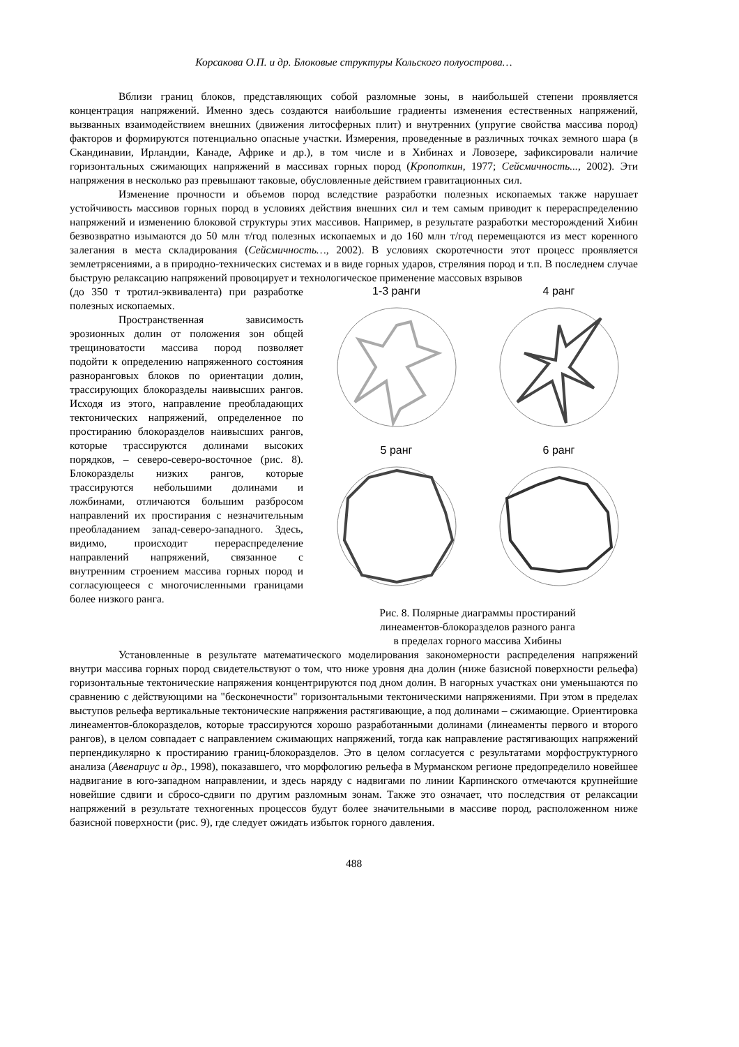Корсакова О.П. и др. Блоковые структуры Кольского полуострова…
Вблизи границ блоков, представляющих собой разломные зоны, в наибольшей степени проявляется концентрация напряжений. Именно здесь создаются наибольшие градиенты изменения естественных напряжений, вызванных взаимодействием внешних (движения литосферных плит) и внутренних (упругие свойства массива пород) факторов и формируются потенциально опасные участки. Измерения, проведенные в различных точках земного шара (в Скандинавии, Ирландии, Канаде, Африке и др.), в том числе и в Хибинах и Ловозере, зафиксировали наличие горизонтальных сжимающих напряжений в массивах горных пород (Кропоткин, 1977; Сейсмичность..., 2002). Эти напряжения в несколько раз превышают таковые, обусловленные действием гравитационных сил.
Изменение прочности и объемов пород вследствие разработки полезных ископаемых также нарушает устойчивость массивов горных пород в условиях действия внешних сил и тем самым приводит к перераспределению напряжений и изменению блоковой структуры этих массивов. Например, в результате разработки месторождений Хибин безвозвратно изымаются до 50 млн т/год полезных ископаемых и до 160 млн т/год перемещаются из мест коренного залегания в места складирования (Сейсмичность…, 2002). В условиях скоротечности этот процесс проявляется землетрясениями, а в природно-технических системах и в виде горных ударов, стреляния пород и т.п. В последнем случае быструю релаксацию напряжений провоцирует и технологическое применение массовых взрывов
(до 350 т тротил-эквивалента) при разработке полезных ископаемых.
Пространственная зависимость эрозионных долин от положения зон общей трещиноватости массива пород позволяет подойти к определению напряженного состояния разноранговых блоков по ориентации долин, трассирующих блокоразделы наивысших рангов. Исходя из этого, направление преобладающих тектонических напряжений, определенное по простиранию блокоразделов наивысших рангов, которые трассируются долинами высоких порядков, – северо-северо-восточное (рис. 8). Блокоразделы низких рангов, которые трассируются небольшими долинами и ложбинами, отличаются большим разбросом направлений их простирания с незначительным преобладанием запад-северо-западного. Здесь, видимо, происходит перераспределение направлений напряжений, связанное с внутренним строением массива горных пород и согласующееся с многочисленными границами более низкого ранга.
1-3 ранги
4 ранг
5 ранг
6 ранг
Рис. 8. Полярные диаграммы простираний
линеаментов-блокоразделов разного ранга
в пределах горного массива Хибины
Установленные в результате математического моделирования закономерности распределения напряжений внутри массива горных пород свидетельствуют о том, что ниже уровня дна долин (ниже базисной поверхности рельефа) горизонтальные тектонические напряжения концентрируются под дном долин. В нагорных участках они уменьшаются по сравнению с действующими на "бесконечности" горизонтальными тектоническими напряжениями. При этом в пределах выступов рельефа вертикальные тектонические напряжения растягивающие, а под долинами – сжимающие. Ориентировка линеаментов-блокоразделов, которые трассируются хорошо разработанными долинами (линеаменты первого и второго рангов), в целом совпадает с направлением сжимающих напряжений, тогда как направление растягивающих напряжений перпендикулярно к простиранию границ-блокоразделов. Это в целом согласуется с результатами морфоструктурного анализа (Авенариус и др., 1998), показавшего, что морфологию рельефа в Мурманском регионе предопределило новейшее надвигание в юго-западном направлении, и здесь наряду с надвигами по линии Карпинского отмечаются крупнейшие новейшие сдвиги и сбросо-сдвиги по другим разломным зонам. Также это означает, что последствия от релаксации напряжений в результате техногенных процессов будут более значительными в массиве пород, расположенном ниже базисной поверхности (рис. 9), где следует ожидать избыток горного давления.
488